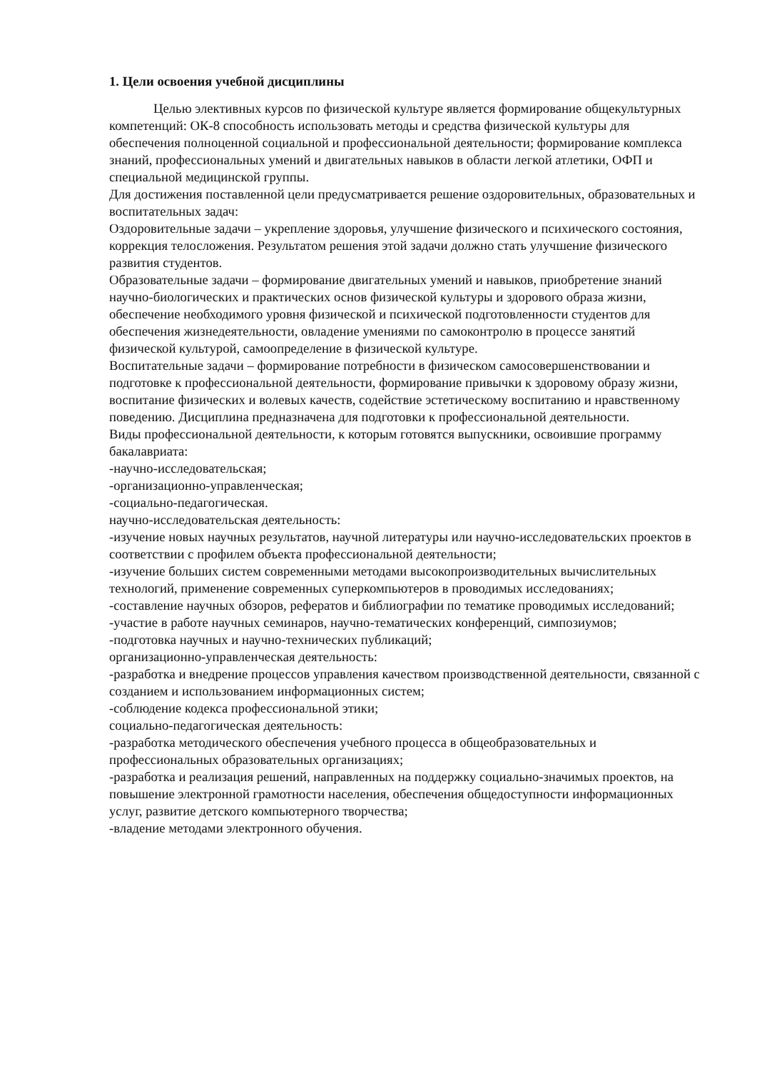1. Цели освоения учебной дисциплины
Целью элективных курсов по физической культуре является формирование общекультурных компетенций: ОК-8 способность использовать методы и средства физической культуры для обеспечения полноценной социальной и профессиональной деятельности; формирование комплекса знаний, профессиональных умений и двигательных навыков в области легкой атлетики, ОФП и специальной медицинской группы.
Для достижения поставленной цели предусматривается решение оздоровительных, образовательных и воспитательных задач:
Оздоровительные задачи – укрепление здоровья, улучшение физического и психического состояния, коррекция телосложения. Результатом решения этой задачи должно стать улучшение физического развития студентов.
Образовательные задачи – формирование двигательных умений и навыков, приобретение знаний научно-биологических и практических основ физической культуры и здорового образа жизни, обеспечение необходимого уровня физической и психической подготовленности студентов для обеспечения жизнедеятельности, овладение умениями по самоконтролю в процессе занятий физической культурой, самоопределение в физической культуре.
Воспитательные задачи – формирование потребности в физическом самосовершенствовании и подготовке к профессиональной деятельности, формирование привычки к здоровому образу жизни, воспитание физических и волевых качеств, содействие эстетическому воспитанию и нравственному поведению. Дисциплина предназначена для подготовки к профессиональной деятельности.
Виды профессиональной деятельности, к которым готовятся выпускники, освоившие программу бакалавриата:
-научно-исследовательская;
-организационно-управленческая;
-социально-педагогическая.
научно-исследовательская деятельность:
-изучение новых научных результатов, научной литературы или научно-исследовательских проектов в соответствии с профилем объекта профессиональной деятельности;
-изучение больших систем современными методами высокопроизводительных вычислительных технологий, применение современных суперкомпьютеров в проводимых исследованиях;
-составление научных обзоров, рефератов и библиографии по тематике проводимых исследований;
-участие в работе научных семинаров, научно-тематических конференций, симпозиумов;
-подготовка научных и научно-технических публикаций;
организационно-управленческая деятельность:
-разработка и внедрение процессов управления качеством производственной деятельности, связанной с созданием и использованием информационных систем;
-соблюдение кодекса профессиональной этики;
социально-педагогическая деятельность:
-разработка методического обеспечения учебного процесса в общеобразовательных и профессиональных образовательных организациях;
-разработка и реализация решений, направленных на поддержку социально-значимых проектов, на повышение электронной грамотности населения, обеспечения общедоступности информационных услуг, развитие детского компьютерного творчества;
-владение методами электронного обучения.